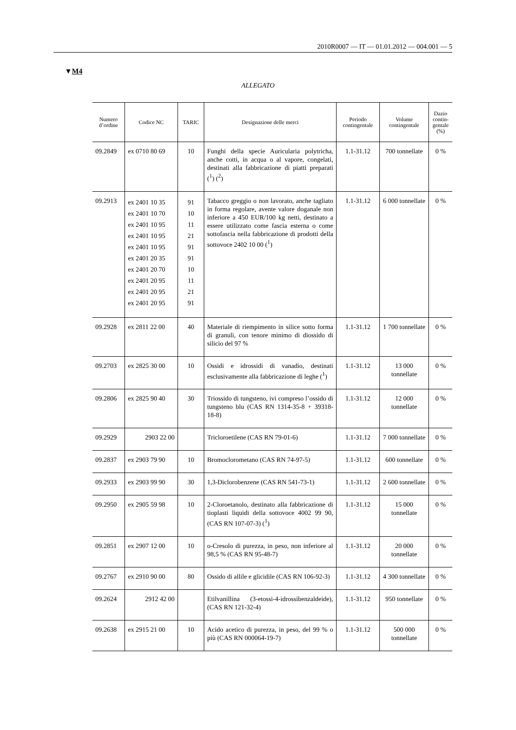2010R0007 — IT — 01.01.2012 — 004.001 — 5
▼M4
ALLEGATO
| Numero d’ordine | Codice NC | TARIC | Designazione delle merci | Periodo contingentale | Volume contingentale | Dazio contin-gentale (%) |
| --- | --- | --- | --- | --- | --- | --- |
| 09.2849 | ex 0710 80 69 | 10 | Funghi della specie Auricularia polytricha, anche cotti, in acqua o al vapore, congelati, destinati alla fabbricazione di piatti preparati (<sup>1</sup>) (<sup>2</sup>) | 1.1-31.12 | 700 tonnellate | 0 % |
| 09.2913 | ex 2401 10 35 ex 2401 10 70 ex 2401 10 95 ex 2401 10 95 ex 2401 10 95 ex 2401 20 35 ex 2401 20 70 ex 2401 20 95 ex 2401 20 95 ex 2401 20 95 | 91 10 11 21 91 91 10 11 21 91 | Tabacco greggio o non lavorato, anche tagliato in forma regolare, avente valore doganale non inferiore a 450 EUR/100 kg netti, destinato a essere utilizzato come fascia esterna o come sottofascia nella fabbricazione di prodotti della sottovoce 2402 10 00 (<sup>1</sup>) | 1.1-31.12 | 6 000 tonnellate | 0 % |
| 09.2928 | ex 2811 22 00 | 40 | Materiale di riempimento in silice sotto forma di granuli, con tenore minimo di diossido di silicio del 97 % | 1.1-31.12 | 1 700 tonnellate | 0 % |
| 09.2703 | ex 2825 30 00 | 10 | Ossidi e idrossidi di vanadio, destinati esclusivamente alla fabbricazione di leghe (<sup>1</sup>) | 1.1-31.12 | 13 000 tonnellate | 0 % |
| 09.2806 | ex 2825 90 40 | 30 | Triossido di tungsteno, ivi compreso l’ossido di tungsteno blu (CAS RN 1314-35-8 + 39318-18-8) | 1.1-31.12 | 12 000 tonnellate | 0 % |
| 09.2929 | 2903 22 00 | | Tricloroetilene (CAS RN 79-01-6) | 1.1-31.12 | 7 000 tonnellate | 0 % |
| 09.2837 | ex 2903 79 90 | 10 | Bromoclorometano (CAS RN 74-97-5) | 1.1-31.12 | 600 tonnellate | 0 % |
| 09.2933 | ex 2903 99 90 | 30 | 1,3-Diclorobenzene (CAS RN 541-73-1) | 1.1-31.12 | 2 600 tonnellate | 0 % |
| 09.2950 | ex 2905 59 98 | 10 | 2-Cloroetanolo, destinato alla fabbricazione di tioplasti liquidi della sottovoce 4002 99 90, (CAS RN 107-07-3) (<sup>1</sup>) | 1.1-31.12 | 15 000 tonnellate | 0 % |
| 09.2851 | ex 2907 12 00 | 10 | o-Cresolo di purezza, in peso, non inferiore al 98,5 % (CAS RN 95-48-7) | 1.1-31.12 | 20 000 tonnellate | 0 % |
| 09.2767 | ex 2910 90 00 | 80 | Ossido di allile e glicidile (CAS RN 106-92-3) | 1.1-31.12 | 4 300 tonnellate | 0 % |
| 09.2624 | 2912 42 00 | | Etilvanillina (3-etossi-4-idrossibenzaldeide), (CAS RN 121-32-4) | 1.1-31.12 | 950 tonnellate | 0 % |
| 09.2638 | ex 2915 21 00 | 10 | Acido acetico di purezza, in peso, del 99 % o più (CAS RN 000064-19-7) | 1.1-31.12 | 500 000 tonnellate | 0 % |